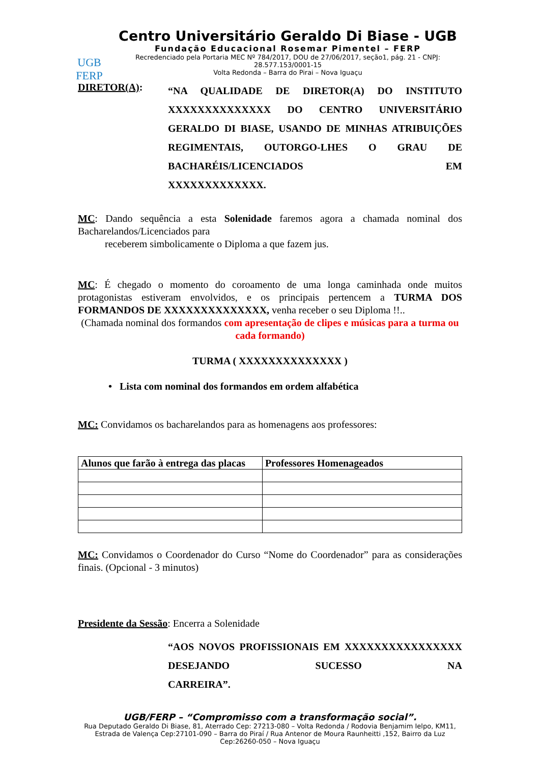UGB
FERP
Centro Universitário Geraldo Di Biase - UGB
Fundação Educacional Rosemar Pimentel – FERP
Recredenciado pela Portaria MEC Nº 784/2017, DOU de 27/06/2017, seção1, pág. 21 - CNPJ: 28.577.153/0001-15
Volta Redonda – Barra do Pirai – Nova Iguaçu
DIRETOR(A):
“NA QUALIDADE DE DIRETOR(A) DO INSTITUTO XXXXXXXXXXXXXX DO CENTRO UNIVERSITÁRIO GERALDO DI BIASE, USANDO DE MINHAS ATRIBUIÇÕES REGIMENTAIS, OUTORGO-LHES O GRAU DE BACHARÉIS/LICENCIADOS EM
XXXXXXXXXXXXX.
MC: Dando sequência a esta Solenidade faremos agora a chamada nominal dos Bacharelandos/Licenciados para
receberem simbolicamente o Diploma a que fazem jus.
MC: É chegado o momento do coroamento de uma longa caminhada onde muitos protagonistas estiveram envolvidos, e os principais pertencem a TURMA DOS FORMANDOS DE XXXXXXXXXXXXXX, venha receber o seu Diploma !!..
(Chamada nominal dos formandos com apresentação de clipes e músicas para a turma ou cada formando)
TURMA ( XXXXXXXXXXXXXX )
• Lista com nominal dos formandos em ordem alfabética
MC: Convidamos os bacharelandos para as homenagens aos professores:
| Alunos que farão à entrega das placas | Professores Homenageados |
| --- | --- |
MC: Convidamos o Coordenador do Curso “Nome do Coordenador” para as considerações finais. (Opcional - 3 minutos)
Presidente da Sessão: Encerra a Solenidade
“AOS NOVOS PROFISSIONAIS EM XXXXXXXXXXXXXXXX DESEJANDO SUCESSO NA
CARREIRA”.
UGB/FERP – “Compromisso com a transformação social”.
Rua Deputado Geraldo Di Biase, 81, Aterrado Cep: 27213-080 – Volta Redonda / Rodovia Benjamim Ielpo, KM11, Estrada de Valença Cep:27101-090 – Barra do Piraí / Rua Antenor de Moura Raunheitti ,152, Bairro da Luz Cep:26260-050 – Nova Iguaçu